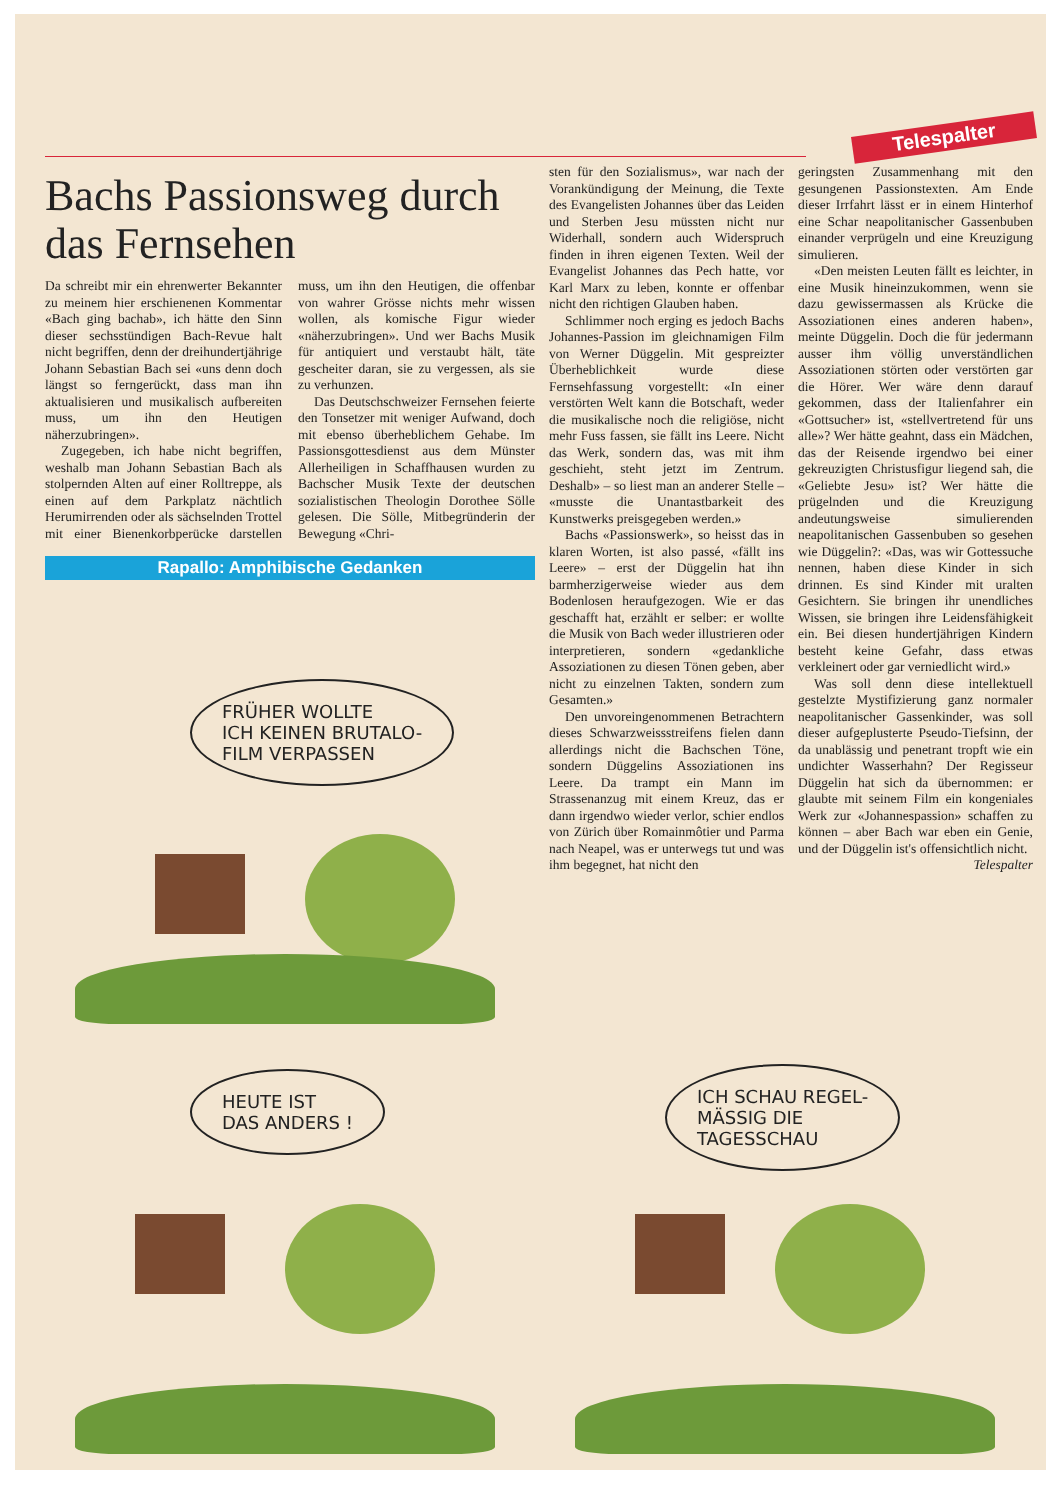Telespalter
Bachs Passionsweg durch das Fernsehen
Da schreibt mir ein ehrenwerter Bekannter zu meinem hier erschienenen Kommentar «Bach ging bachab», ich hätte den Sinn dieser sechsstündigen Bach-Revue halt nicht begriffen, denn der dreihundertjährige Johann Sebastian Bach sei «uns denn doch längst so ferngerückt, dass man ihn aktualisieren und musikalisch aufbereiten muss, um ihn den Heutigen näherzubringen».
Zugegeben, ich habe nicht begriffen, weshalb man Johann Sebastian Bach als stolpernden Alten auf einer Rolltreppe, als einen auf dem Parkplatz nächtlich Herumirrenden oder als sächselnden Trottel mit einer Bienenkorbperücke darstellen muss, um ihn den Heutigen, die offenbar von wahrer Grösse nichts mehr wissen wollen, als komische Figur wieder «näherzubringen». Und wer Bachs Musik für antiquiert und verstaubt hält, täte gescheiter daran, sie zu vergessen, als sie zu verhunzen.
Das Deutschschweizer Fernsehen feierte den Tonsetzer mit weniger Aufwand, doch mit ebenso überheblichem Gehabe. Im Passionsgottesdienst aus dem Münster Allerheiligen in Schaffhausen wurden zu Bachscher Musik Texte der deutschen sozialistischen Theologin Dorothee Sölle gelesen. Die Sölle, Mitbegründerin der Bewegung «Chri-
Rapallo: Amphibische Gedanken
sten für den Sozialismus», war nach der Vorankündigung der Meinung, die Texte des Evangelisten Johannes über das Leiden und Sterben Jesu müssten nicht nur Widerhall, sondern auch Widerspruch finden in ihren eigenen Texten. Weil der Evangelist Johannes das Pech hatte, vor Karl Marx zu leben, konnte er offenbar nicht den richtigen Glauben haben.
Schlimmer noch erging es jedoch Bachs Johannes-Passion im gleichnamigen Film von Werner Düggelin. Mit gespreizter Überheblichkeit wurde diese Fernsehfassung vorgestellt: «In einer verstörten Welt kann die Botschaft, weder die musikalische noch die religiöse, nicht mehr Fuss fassen, sie fällt ins Leere. Nicht das Werk, sondern das, was mit ihm geschieht, steht jetzt im Zentrum. Deshalb» – so liest man an anderer Stelle – «musste die Unantastbarkeit des Kunstwerks preisgegeben werden.»
Bachs «Passionswerk», so heisst das in klaren Worten, ist also passé, «fällt ins Leere» – erst der Düggelin hat ihn barmherzigerweise wieder aus dem Bodenlosen heraufgezogen. Wie er das geschafft hat, erzählt er selber: er wollte die Musik von Bach weder illustrieren oder interpretieren, sondern «gedankliche Assoziationen zu diesen Tönen geben, aber nicht zu einzelnen Takten, sondern zum Gesamten.»
Den unvoreingenommenen Betrachtern dieses Schwarzweissstreifens fielen dann allerdings nicht die Bachschen Töne, sondern Düggelins Assoziationen ins Leere. Da trampt ein Mann im Strassenanzug mit einem Kreuz, das er dann irgendwo wieder verlor, schier endlos von Zürich über Romainmôtier und Parma nach Neapel, was er unterwegs tut und was ihm begegnet, hat nicht den
geringsten Zusammenhang mit den gesungenen Passionstexten. Am Ende dieser Irrfahrt lässt er in einem Hinterhof eine Schar neapolitanischer Gassenbuben einander verprügeln und eine Kreuzigung simulieren.
«Den meisten Leuten fällt es leichter, in eine Musik hineinzukommen, wenn sie dazu gewissermassen als Krücke die Assoziationen eines anderen haben», meinte Düggelin. Doch die für jedermann ausser ihm völlig unverständlichen Assoziationen störten oder verstörten gar die Hörer. Wer wäre denn darauf gekommen, dass der Italienfahrer ein «Gottsucher» ist, «stellvertretend für uns alle»? Wer hätte geahnt, dass ein Mädchen, das der Reisende irgendwo bei einer gekreuzigten Christusfigur liegend sah, die «Geliebte Jesu» ist? Wer hätte die prügelnden und die Kreuzigung andeutungsweise simulierenden neapolitanischen Gassenbuben so gesehen wie Düggelin?: «Das, was wir Gottessuche nennen, haben diese Kinder in sich drinnen. Es sind Kinder mit uralten Gesichtern. Sie bringen ihr unendliches Wissen, sie bringen ihre Leidensfähigkeit ein. Bei diesen hundertjährigen Kindern besteht keine Gefahr, dass etwas verkleinert oder gar verniedlicht wird.»
Was soll denn diese intellektuell gestelzte Mystifizierung ganz normaler neapolitanischer Gassenkinder, was soll dieser aufgeplusterte Pseudo-Tiefsinn, der da unablässig und penetrant tropft wie ein undichter Wasserhahn? Der Regisseur Düggelin hat sich da übernommen: er glaubte mit seinem Film ein kongeniales Werk zur «Johannespassion» schaffen zu können – aber Bach war eben ein Genie, und der Düggelin ist's offensichtlich nicht. Telespalter
FRÜHER WOLLTE
ICH KEINEN BRUTALO-
FILM VERPASSEN
HEUTE IST
DAS ANDERS !
ICH SCHAU REGEL-
MÄSSIG DIE
TAGESSCHAU